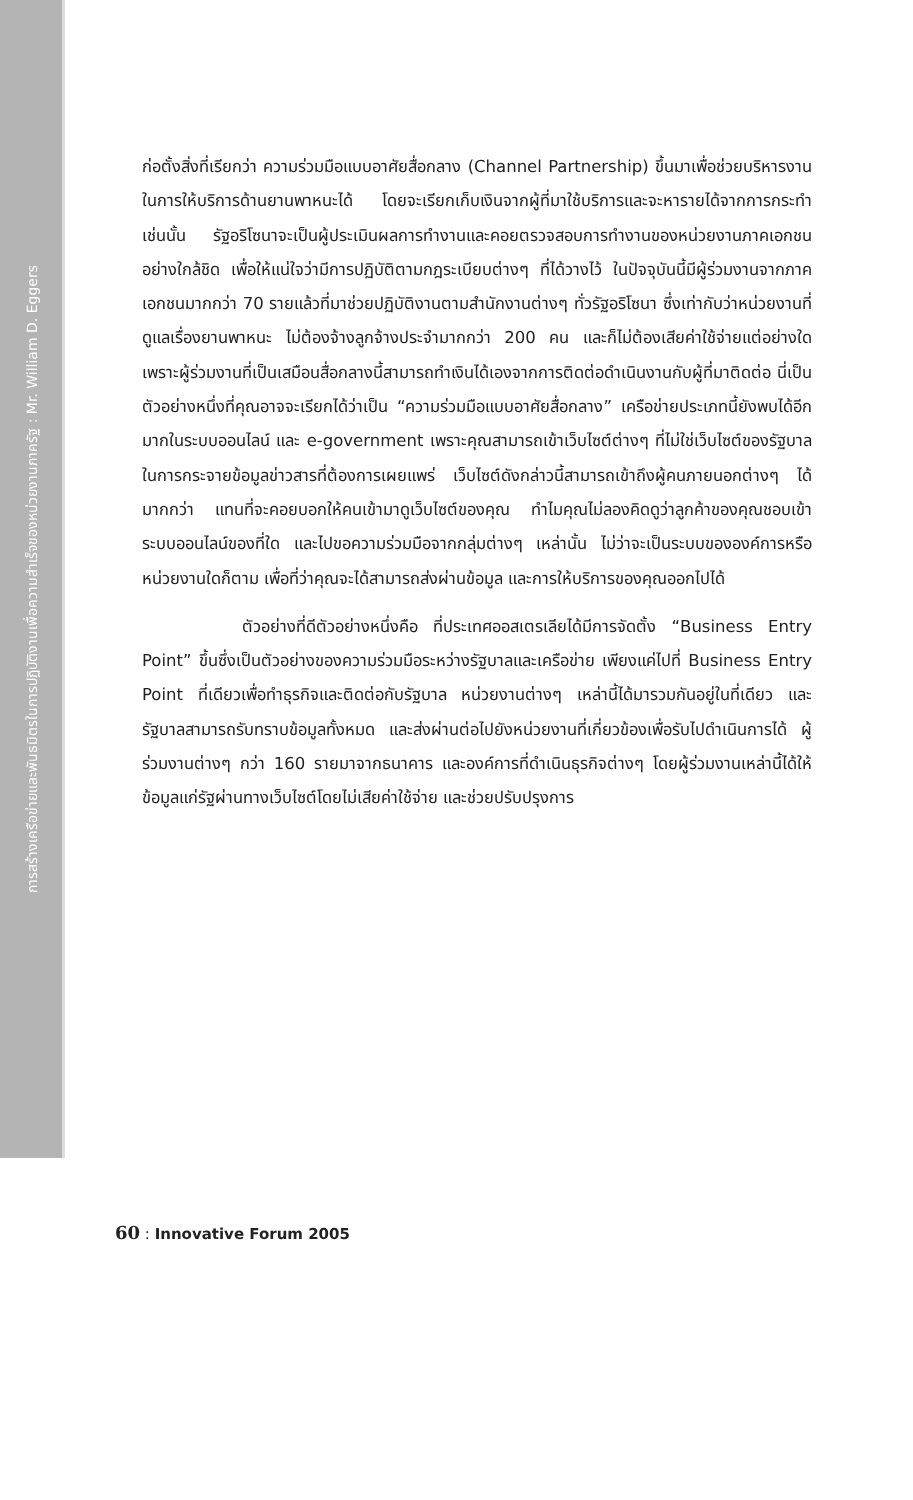การสร้างเครือข่ายและพันธมิตรในการปฏิบัติงานเพื่อความสำเร็จของหน่วยงานภาครัฐ : Mr. William D. Eggers
ก่อตั้งสิ่งที่เรียกว่า ความร่วมมือแบบอาศัยสื่อกลาง (Channel Partnership) ขึ้นมาเพื่อช่วยบริหารงานในการให้บริการด้านยานพาหนะได้ โดยจะเรียกเก็บเงินจากผู้ที่มาใช้บริการและจะหารายได้จากการกระทำเช่นนั้น รัฐอริโซนาจะเป็นผู้ประเมินผลการทำงานและคอยตรวจสอบการทำงานของหน่วยงานภาคเอกชนอย่างใกล้ชิด เพื่อให้แน่ใจว่ามีการปฏิบัติตามกฎระเบียบต่างๆ ที่ได้วางไว้ ในปัจจุบันนี้มีผู้ร่วมงานจากภาคเอกชนมากกว่า 70 รายแล้วที่มาช่วยปฏิบัติงานตามสำนักงานต่างๆ ทั่วรัฐอริโซนา ซึ่งเท่ากับว่าหน่วยงานที่ดูแลเรื่องยานพาหนะ ไม่ต้องจ้างลูกจ้างประจำมากกว่า 200 คน และก็ไม่ต้องเสียค่าใช้จ่ายแต่อย่างใด เพราะผู้ร่วมงานที่เป็นเสมือนสื่อกลางนี้สามารถทำเงินได้เองจากการติดต่อดำเนินงานกับผู้ที่มาติดต่อ นี่เป็นตัวอย่างหนึ่งที่คุณอาจจะเรียกได้ว่าเป็น “ความร่วมมือแบบอาศัยสื่อกลาง” เครือข่ายประเภทนี้ยังพบได้อีกมากในระบบออนไลน์ และ e-government เพราะคุณสามารถเข้าเว็บไซต์ต่างๆ ที่ไม่ใช่เว็บไซต์ของรัฐบาลในการกระจายข้อมูลข่าวสารที่ต้องการเผยแพร่ เว็บไซต์ดังกล่าวนี้สามารถเข้าถึงผู้คนภายนอกต่างๆ ได้มากกว่า แทนที่จะคอยบอกให้คนเข้ามาดูเว็บไซต์ของคุณ ทำไมคุณไม่ลองคิดดูว่าลูกค้าของคุณชอบเข้าระบบออนไลน์ของที่ใด และไปขอความร่วมมือจากกลุ่มต่างๆ เหล่านั้น ไม่ว่าจะเป็นระบบขององค์การหรือหน่วยงานใดก็ตาม เพื่อที่ว่าคุณจะได้สามารถส่งผ่านข้อมูล และการให้บริการของคุณออกไปได้
ตัวอย่างที่ดีตัวอย่างหนึ่งคือ ที่ประเทศออสเตรเลียได้มีการจัดตั้ง “Business Entry Point” ขึ้นซึ่งเป็นตัวอย่างของความร่วมมือระหว่างรัฐบาลและเครือข่าย เพียงแค่ไปที่ Business Entry Point ที่เดียวเพื่อทำธุรกิจและติดต่อกับรัฐบาล หน่วยงานต่างๆ เหล่านี้ได้มารวมกันอยู่ในที่เดียว และรัฐบาลสามารถรับทราบข้อมูลทั้งหมด และส่งผ่านต่อไปยังหน่วยงานที่เกี่ยวข้องเพื่อรับไปดำเนินการได้ ผู้ร่วมงานต่างๆ กว่า 160 รายมาจากธนาคาร และองค์การที่ดำเนินธุรกิจต่างๆ โดยผู้ร่วมงานเหล่านี้ได้ให้ข้อมูลแก่รัฐผ่านทางเว็บไซต์โดยไม่เสียค่าใช้จ่าย และช่วยปรับปรุงการ
60 : Innovative Forum 2005